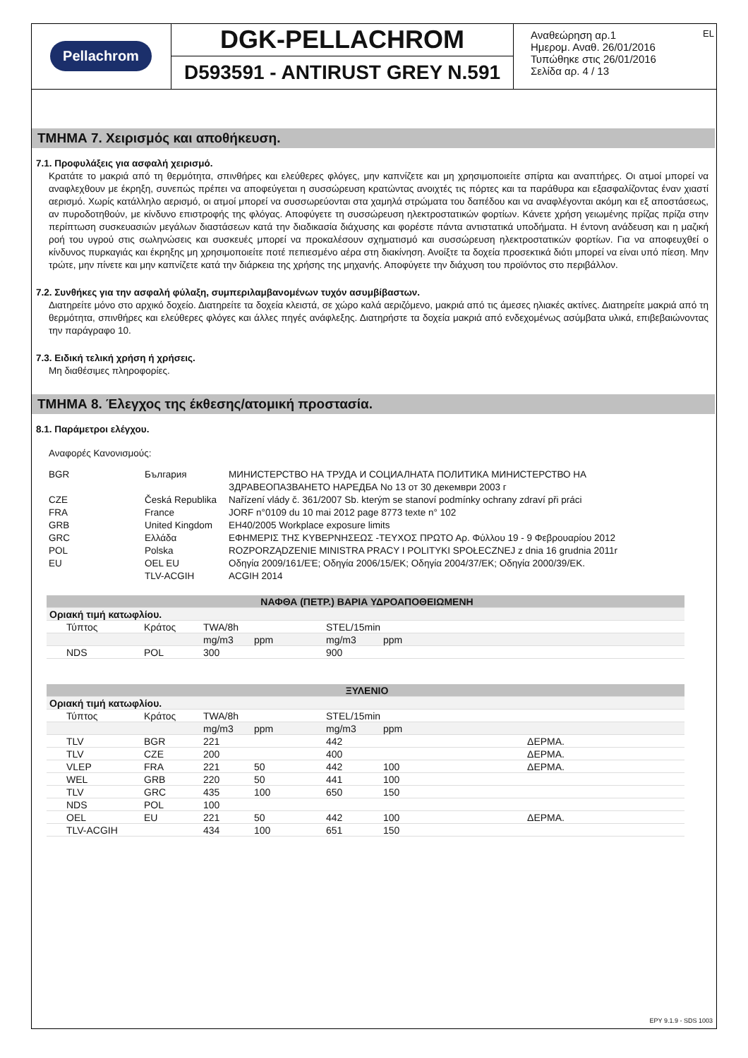Pellachrom
DGK-PELLACHROM
D593591 - ANTIRUST GREY N.591
EL Αναθεώρηση αρ.1
Ημερομ. Αναθ. 26/01/2016
Τυπώθηκε στις 26/01/2016
Σελίδα αρ. 4 / 13
ΤΜΗΜΑ 7. Χειρισμός και αποθήκευση.
7.1. Προφυλάξεις για ασφαλή χειρισμό.
Κρατάτε το μακριά από τη θερμότητα, σπινθήρες και ελεύθερες φλόγες, μην καπνίζετε και μη χρησιμοποιείτε σπίρτα και αναπτήρες. Οι ατμοί μπορεί να αναφλεχθουν με έκρηξη, συνεπώς πρέπει να αποφεύγεται η συσσώρευση κρατώντας ανοιχτές τις πόρτες και τα παράθυρα και εξασφαλίζοντας έναν χιαστί αερισμό. Χωρίς κατάλληλο αερισμό, οι ατμοί μπορεί να συσσωρεύονται στα χαμηλά στρώματα του δαπέδου και να αναφλέγονται ακόμη και εξ αποστάσεως, αν πυροδοτηθούν, με κίνδυνο επιστροφής της φλόγας. Αποφύγετε τη συσσώρευση ηλεκτροστατικών φορτίων. Κάνετε χρήση γειωμένης πρίζας πρίζα στην περίπτωση συσκευασιών μεγάλων διαστάσεων κατά την διαδικασία διάχυσης και φορέστε πάντα αντιστατικά υποδήματα. Η έντονη ανάδευση και η μαζική ροή του υγρού στις σωληνώσεις και συσκευές μπορεί να προκαλέσουν σχηματισμό και συσσώρευση ηλεκτροστατικών φορτίων. Για να αποφευχθεί ο κίνδυνος πυρκαγιάς και έκρηξης μη χρησιμοποιείτε ποτέ πεπιεσμένο αέρα στη διακίνηση. Ανοίξτε τα δοχεία προσεκτικά διότι μπορεί να είναι υπό πίεση. Μην τρώτε, μην πίνετε και μην καπνίζετε κατά την διάρκεια της χρήσης της μηχανής. Αποφύγετε την διάχυση του προϊόντος στο περιβάλλον.
7.2. Συνθήκες για την ασφαλή φύλαξη, συμπεριλαμβανομένων τυχόν ασυμβίβαστων.
Διατηρείτε μόνο στο αρχικό δοχείο. Διατηρείτε τα δοχεία κλειστά, σε χώρο καλά αεριζόμενο, μακριά από τις άμεσες ηλιακές ακτίνες. Διατηρείτε μακριά από τη θερμότητα, σπινθήρες και ελεύθερες φλόγες και άλλες πηγές ανάφλεξης. Διατηρήστε τα δοχεία μακριά από ενδεχομένως ασύμβατα υλικά, επιβεβαιώνοντας την παράγραφο 10.
7.3. Ειδική τελική χρήση ή χρήσεις.
Μη διαθέσιμες πληροφορίες.
ΤΜΗΜΑ 8. Έλεγχος της έκθεσης/ατομική προστασία.
8.1. Παράμετροι ελέγχου.
Αναφορές Κανονισμούς:
| BGR | България | МИНИСТЕРСТВО НА ТРУДА И СОЦИАЛНАТА ПОЛИТИКА МИНИСТЕРСТВО НА ЗДРАВЕОПАЗВАНЕТО НАРЕДБА No 13 от 30 декември 2003 г |
| CZE | Česká Republika | Nařízení vlády č. 361/2007 Sb. kterým se stanoví podmínky ochrany zdraví při práci |
| FRA | France | JORF n°0109 du 10 mai 2012 page 8773 texte n° 102 |
| GRB | United Kingdom | EH40/2005 Workplace exposure limits |
| GRC | Ελλάδα | ΕΦΗΜΕΡΙΣ ΤΗΣ ΚΥΒΕΡΝΗΣΕΩΣ -ΤΕΥΧΟΣ ΠΡΩΤΟ Αρ. Φύλλου 19 - 9 Φεβρουαρίου 2012 |
| POL | Polska | ROZPORZĄDZENIE MINISTRA PRACY I POLITYKI SPOŁECZNEJ z dnia 16 grudnia 2011r |
| EU | OEL EU | Οδηγία 2009/161/ΕΈ; Οδηγία 2006/15/ΕΚ; Οδηγία 2004/37/ΕΚ; Οδηγία 2000/39/ΕΚ. |
| | TLV-ACGIH | ACGIH 2014 |
| ΝΑΦΘΑ (ΠΕΤΡ.) ΒΑΡΙΑ ΥΔΡΟΑΠΟΘΕΙΩΜΕΝΗ | | | | | | |
| --- | --- | --- | --- | --- | --- | --- |
| Οριακή τιμή κατωφλίου. | | | | | | |
| Τύπτος | Κράτος | TWA/8h | | STEL/15min | | |
| | | mg/m3 | ppm | mg/m3 | ppm | |
| NDS | POL | 300 | | 900 | | |
| ΞΥΛΕΝΙΟ | | | | | | |
| --- | --- | --- | --- | --- | --- | --- |
| Οριακή τιμή κατωφλίου. | | | | | | |
| Τύπτος | Κράτος | TWA/8h | | STEL/15min | | |
| | | mg/m3 | ppm | mg/m3 | ppm | |
| TLV | BGR | 221 | | 442 | | ΔΕΡΜΑ. |
| TLV | CZE | 200 | | 400 | | ΔΕΡΜΑ. |
| VLEP | FRA | 221 | 50 | 442 | 100 | ΔΕΡΜΑ. |
| WEL | GRB | 220 | 50 | 441 | 100 | |
| TLV | GRC | 435 | 100 | 650 | 150 | |
| NDS | POL | 100 | | | | |
| OEL | EU | 221 | 50 | 442 | 100 | ΔΕΡΜΑ. |
| TLV-ACGIH | | 434 | 100 | 651 | 150 | |
EPY 9.1.9 - SDS 1003